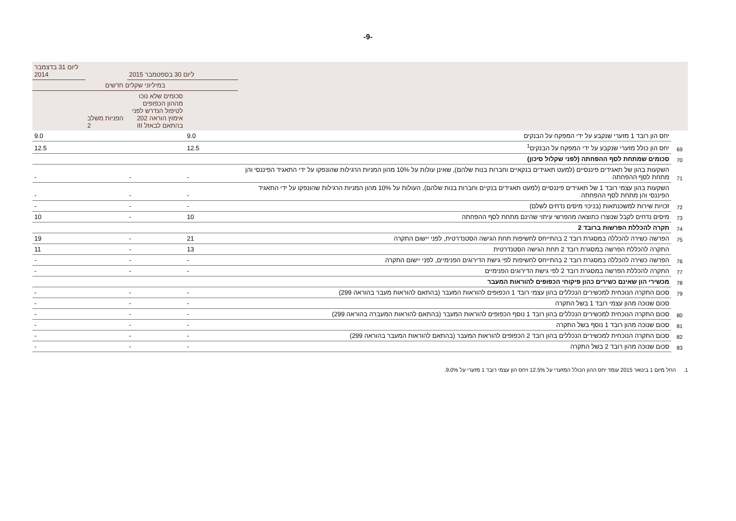-9-
| | | ליום 30 בספטמבר 2015 | | | ליום 31 בדצמבר 2014 |
| --- | --- | --- | --- | --- | --- |
| | | במיליוני שקלים חדשים | | | |
| | | | סכומים שלא נוכו מההון הכפופים לטיפול הנדרש לפני אימוץ הוראה 202 בהתאם לבאזל III | הפניות משלב 2 | |
| | יחס הון רובד 1 מזערי שנקבע על ידי המפקח על הבנקים | 9.0 | | | 9.0 |
| 69 | יחס הון כולל מזערי שנקבע על ידי המפקח על הבנקים<sup>1</sup> | 12.5 | | | 12.5 |
| 70 | סכומים שמתחת לסף ההפחתה (לפני שקלול סיכון) | | | | |
| 71 | השקעות בהון של תאגידים פיננסיים (למעט תאגידים בנקאיים וחברות בנות שלהם), שאינן עולות על 10% מהון המניות הרגילות שהונפקו על ידי התאגיד הפיננסי והן מתחת לסף ההפחתה | - | - | | - |
| | השקעות בהון עצמי רובד 1 של תאגידים פיננסיים (למעט תאגידים בנקיים וחברות בנות שלהם), העולות על 10% מהון המניות הרגילות שהונפקו על ידי התאגיד הפיננסי והן מתחת לסף ההפחתה | - | - | | - |
| 72 | זכויות שירות למשכנתאות (בניכוי מיסים נדחים לשלם) | - | - | | - |
| 73 | מיסים נדחים לקבל שנוצרו כתוצאה מהפרשי עיתוי שהינם מתחת לסף ההפחתה | 10 | - | | 10 |
| 74 | תקרה להכללת הפרשות ברובד 2 | | | | |
| 75 | הפרשה כשירה להכללה במסגרת רובד 2 בהתייחס לחשיפות תחת הגישה הסטנדרטית, לפני יישום התקרה | 21 | - | | 19 |
| | התקרה להכללת הפרשה במסגרת רובד 2 תחת הגישה הסטנדרטית | 13 | - | | 11 |
| 76 | הפרשה כשירה להכללה במסגרת רובד 2 בהתייחס לחשיפות לפי גישת הדירוגים הפנימיים, לפני יישום התקרה | - | - | | - |
| 77 | התקרה להכללת הפרשה במסגרת רובד 2 לפי גישת הדירוגים הפנימיים | - | - | | - |
| 78 | מכשירי הון שאינם כשירים כהון פיקוחי הכפופים להוראות המעבר | | | | |
| 79 | סכום התקרה הנוכחית למכשירים הנכללים בהון עצמי רובד 1 הכפופים להוראות המעבר (בהתאם להוראות מעבר בהוראה 299) | - | - | | - |
| | סכום שנוכה מהון עצמי רובד 1 בשל התקרה | - | - | | - |
| 80 | סכום התקרה הנוכחית למכשירים הנכללים בהון רובד 1 נוסף הכפופים להוראות המעבר (בהתאם להוראות המעברה בהוראה 299) | - | - | | - |
| 81 | סכום שנוכה מהון רובד 1 נוסף בשל התקרה | - | - | | - |
| 82 | סכום התקרה הנוכחית למכשירים הנכללים בהון רובד 2 הכפופים להוראות המעבר (בהתאם להוראות המעבר בהוראה 299) | - | - | | - |
| 83 | סכום שנוכה מהון רובד 2 בשל התקרה | - | - | | - |
1. החל מיום 1 בינואר 2015 עומד יחס ההון הכולל המזערי על 12.5% ויחס הון עצמי רובד 1 מזערי על 9.0%.